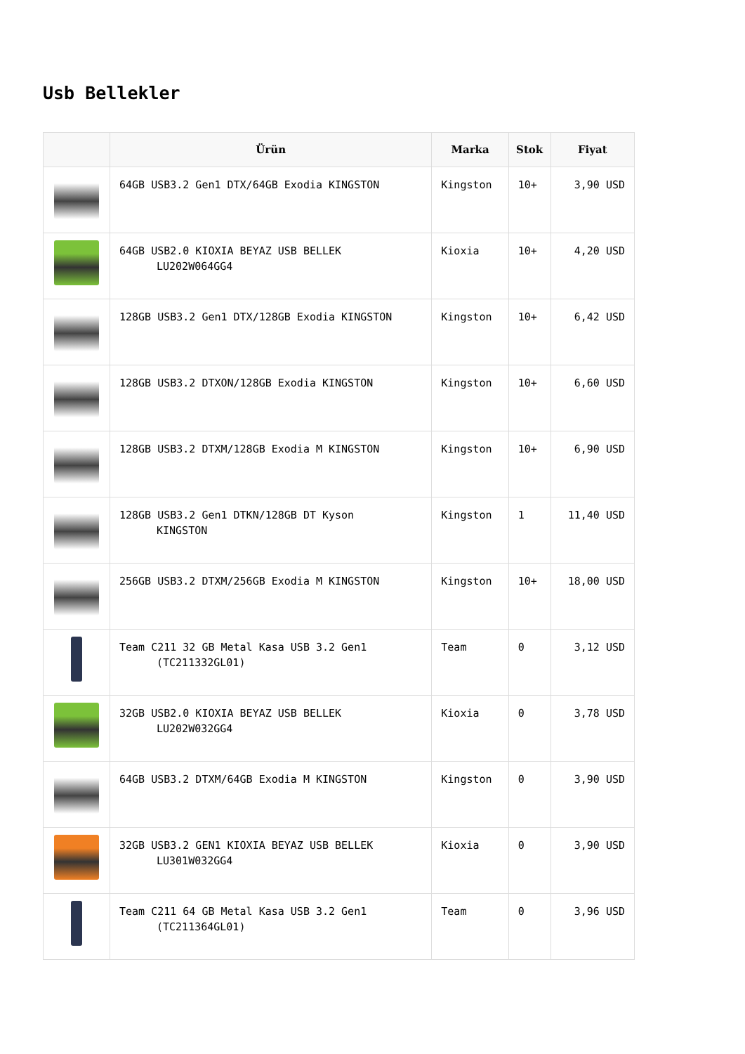Usb Bellekler
| | Ürün | Marka | Stok | Fiyat |
| --- | --- | --- | --- | --- |
| | 64GB USB3.2 Gen1 DTX/64GB Exodia KINGSTON | Kingston | 10+ | 3,90 USD |
| | 64GB USB2.0 KIOXIA BEYAZ USB BELLEK LU202W064GG4 | Kioxia | 10+ | 4,20 USD |
| | 128GB USB3.2 Gen1 DTX/128GB Exodia KINGSTON | Kingston | 10+ | 6,42 USD |
| | 128GB USB3.2 DTXON/128GB Exodia KINGSTON | Kingston | 10+ | 6,60 USD |
| | 128GB USB3.2 DTXM/128GB Exodia M KINGSTON | Kingston | 10+ | 6,90 USD |
| | 128GB USB3.2 Gen1 DTKN/128GB DT Kyson KINGSTON | Kingston | 1 | 11,40 USD |
| | 256GB USB3.2 DTXM/256GB Exodia M KINGSTON | Kingston | 10+ | 18,00 USD |
| | Team C211 32 GB Metal Kasa USB 3.2 Gen1 (TC211332GL01) | Team | 0 | 3,12 USD |
| | 32GB USB2.0 KIOXIA BEYAZ USB BELLEK LU202W032GG4 | Kioxia | 0 | 3,78 USD |
| | 64GB USB3.2 DTXM/64GB Exodia M KINGSTON | Kingston | 0 | 3,90 USD |
| | 32GB USB3.2 GEN1 KIOXIA BEYAZ USB BELLEK LU301W032GG4 | Kioxia | 0 | 3,90 USD |
| | Team C211 64 GB Metal Kasa USB 3.2 Gen1 (TC211364GL01) | Team | 0 | 3,96 USD |